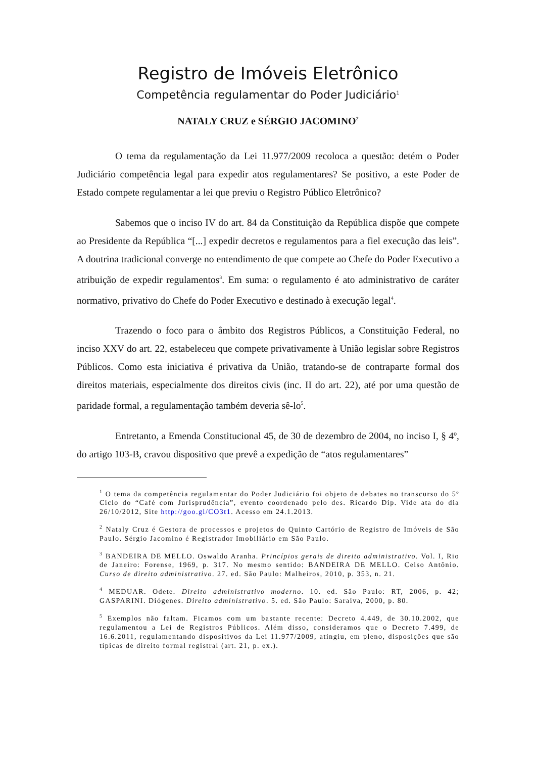Registro de Imóveis Eletrônico
Competência regulamentar do Poder Judiciário<sup>1</sup>
NATALY CRUZ e SÉRGIO JACOMINO<sup>2</sup>
O tema da regulamentação da Lei 11.977/2009 recoloca a questão: detém o Poder Judiciário competência legal para expedir atos regulamentares? Se positivo, a este Poder de Estado compete regulamentar a lei que previu o Registro Público Eletrônico?
Sabemos que o inciso IV do art. 84 da Constituição da República dispõe que compete ao Presidente da República “[...] expedir decretos e regulamentos para a fiel execução das leis”. A doutrina tradicional converge no entendimento de que compete ao Chefe do Poder Executivo a atribuição de expedir regulamentos<sup>3</sup>. Em suma: o regulamento é ato administrativo de caráter normativo, privativo do Chefe do Poder Executivo e destinado à execução legal<sup>4</sup>.
Trazendo o foco para o âmbito dos Registros Públicos, a Constituição Federal, no inciso XXV do art. 22, estabeleceu que compete privativamente à União legislar sobre Registros Públicos. Como esta iniciativa é privativa da União, tratando-se de contraparte formal dos direitos materiais, especialmente dos direitos civis (inc. II do art. 22), até por uma questão de paridade formal, a regulamentação também deveria sê-lo<sup>5</sup>.
Entretanto, a Emenda Constitucional 45, de 30 de dezembro de 2004, no inciso I, § 4º, do artigo 103-B, cravou dispositivo que prevê a expedição de “atos regulamentares”
<sup>1</sup> O tema da competência regulamentar do Poder Judiciário foi objeto de debates no transcurso do 5º Ciclo do “Café com Jurisprudência”, evento coordenado pelo des. Ricardo Dip. Vide ata do dia 26/10/2012, Site http://goo.gl/CO3t1. Acesso em 24.1.2013.
<sup>2</sup> Nataly Cruz é Gestora de processos e projetos do Quinto Cartório de Registro de Imóveis de São Paulo. Sérgio Jacomino é Registrador Imobiliário em São Paulo.
<sup>3</sup> BANDEIRA DE MELLO. Oswaldo Aranha. Princípios gerais de direito administrativo. Vol. I, Rio de Janeiro: Forense, 1969, p. 317. No mesmo sentido: BANDEIRA DE MELLO. Celso Antônio. Curso de direito administrativo. 27. ed. São Paulo: Malheiros, 2010, p. 353, n. 21.
<sup>4</sup> MEDUAR. Odete. Direito administrativo moderno. 10. ed. São Paulo: RT, 2006, p. 42; GASPARINI. Diógenes. Direito administrativo. 5. ed. São Paulo: Saraiva, 2000, p. 80.
<sup>5</sup> Exemplos não faltam. Ficamos com um bastante recente: Decreto 4.449, de 30.10.2002, que regulamentou a Lei de Registros Públicos. Além disso, consideramos que o Decreto 7.499, de 16.6.2011, regulamentando dispositivos da Lei 11.977/2009, atingiu, em pleno, disposições que são típicas de direito formal registral (art. 21, p. ex.).